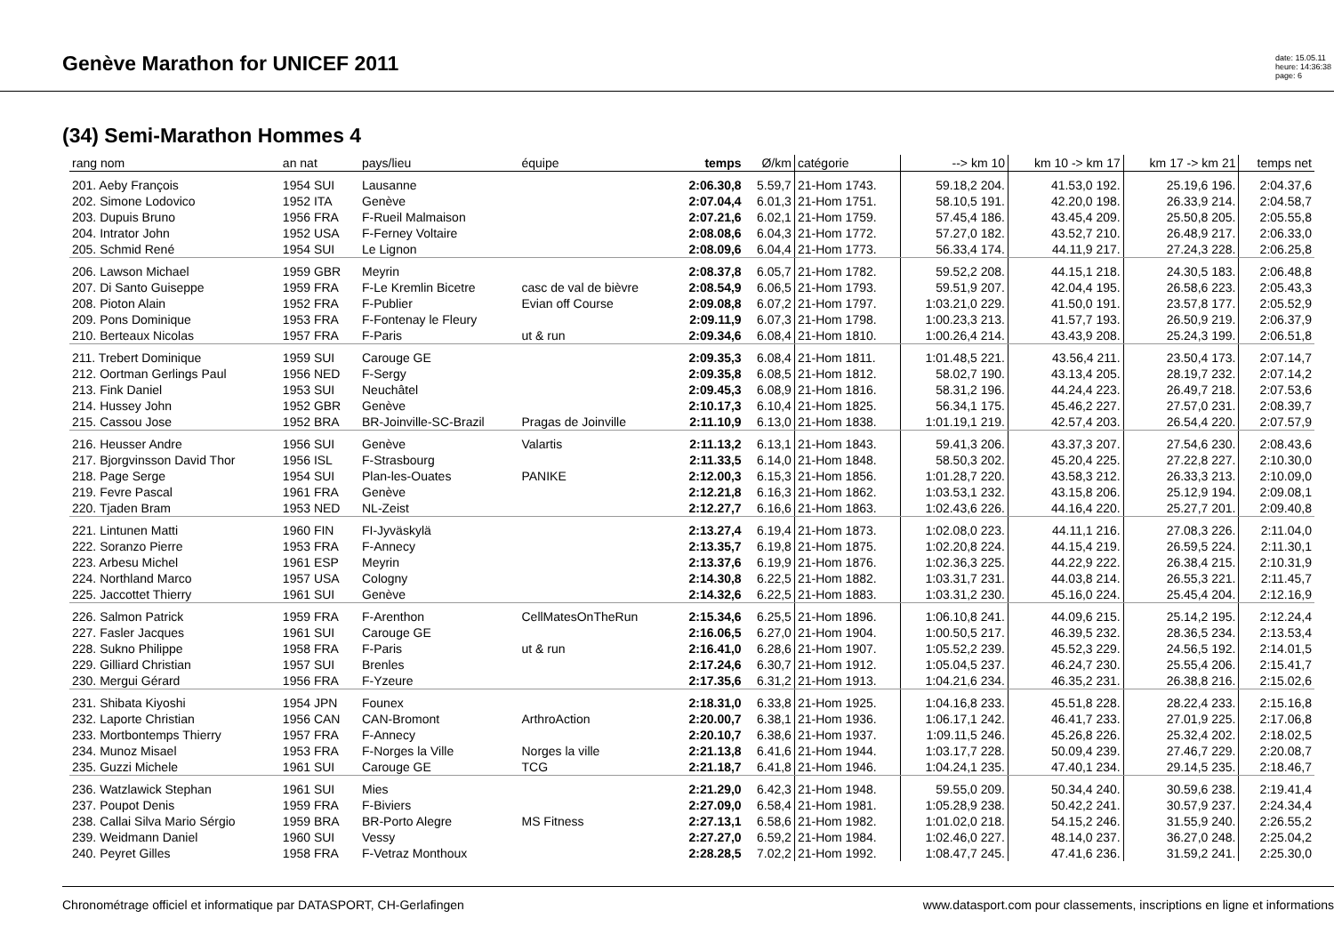Genève Marathon for UNICEF 2011
date: 15.05.11
heure: 14:36:38
page: 6
(34) Semi-Marathon Hommes 4
| rang nom | an nat | pays/lieu | équipe | temps | Ø/km | catégorie | --> km 10 | km 10 -> km 17 | km 17 -> km 21 | temps net |
| --- | --- | --- | --- | --- | --- | --- | --- | --- | --- | --- |
| 201. Aeby François | 1954 SUI | Lausanne | | 2:06.30,8 | 5.59,7 | 21-Hom 1743. | 59.18,2 204. | 41.53,0 192. | 25.19,6 196. | 2:04.37,6 |
| 202. Simone Lodovico | 1952 ITA | Genève | | 2:07.04,4 | 6.01,3 | 21-Hom 1751. | 58.10,5 191. | 42.20,0 198. | 26.33,9 214. | 2:04.58,7 |
| 203. Dupuis Bruno | 1956 FRA | F-Rueil Malmaison | | 2:07.21,6 | 6.02,1 | 21-Hom 1759. | 57.45,4 186. | 43.45,4 209. | 25.50,8 205. | 2:05.55,8 |
| 204. Intrator John | 1952 USA | F-Ferney Voltaire | | 2:08.08,6 | 6.04,3 | 21-Hom 1772. | 57.27,0 182. | 43.52,7 210. | 26.48,9 217. | 2:06.33,0 |
| 205. Schmid René | 1954 SUI | Le Lignon | | 2:08.09,6 | 6.04,4 | 21-Hom 1773. | 56.33,4 174. | 44.11,9 217. | 27.24,3 228. | 2:06.25,8 |
| 206. Lawson Michael | 1959 GBR | Meyrin | | 2:08.37,8 | 6.05,7 | 21-Hom 1782. | 59.52,2 208. | 44.15,1 218. | 24.30,5 183. | 2:06.48,8 |
| 207. Di Santo Guiseppe | 1959 FRA | F-Le Kremlin Bicetre | casc de val de bièvre | 2:08.54,9 | 6.06,5 | 21-Hom 1793. | 59.51,9 207. | 42.04,4 195. | 26.58,6 223. | 2:05.43,3 |
| 208. Pioton Alain | 1952 FRA | F-Publier | Evian off Course | 2:09.08,8 | 6.07,2 | 21-Hom 1797. | 1:03.21,0 229. | 41.50,0 191. | 23.57,8 177. | 2:05.52,9 |
| 209. Pons Dominique | 1953 FRA | F-Fontenay le Fleury | | 2:09.11,9 | 6.07,3 | 21-Hom 1798. | 1:00.23,3 213. | 41.57,7 193. | 26.50,9 219. | 2:06.37,9 |
| 210. Berteaux Nicolas | 1957 FRA | F-Paris | ut & run | 2:09.34,6 | 6.08,4 | 21-Hom 1810. | 1:00.26,4 214. | 43.43,9 208. | 25.24,3 199. | 2:06.51,8 |
| 211. Trebert Dominique | 1959 SUI | Carouge GE | | 2:09.35,3 | 6.08,4 | 21-Hom 1811. | 1:01.48,5 221. | 43.56,4 211. | 23.50,4 173. | 2:07.14,7 |
| 212. Oortman Gerlings Paul | 1956 NED | F-Sergy | | 2:09.35,8 | 6.08,5 | 21-Hom 1812. | 58.02,7 190. | 43.13,4 205. | 28.19,7 232. | 2:07.14,2 |
| 213. Fink Daniel | 1953 SUI | Neuchâtel | | 2:09.45,3 | 6.08,9 | 21-Hom 1816. | 58.31,2 196. | 44.24,4 223. | 26.49,7 218. | 2:07.53,6 |
| 214. Hussey John | 1952 GBR | Genève | | 2:10.17,3 | 6.10,4 | 21-Hom 1825. | 56.34,1 175. | 45.46,2 227. | 27.57,0 231. | 2:08.39,7 |
| 215. Cassou Jose | 1952 BRA | BR-Joinville-SC-Brazil | Pragas de Joinville | 2:11.10,9 | 6.13,0 | 21-Hom 1838. | 1:01.19,1 219. | 42.57,4 203. | 26.54,4 220. | 2:07.57,9 |
| 216. Heusser Andre | 1956 SUI | Genève | Valartis | 2:11.13,2 | 6.13,1 | 21-Hom 1843. | 59.41,3 206. | 43.37,3 207. | 27.54,6 230. | 2:08.43,6 |
| 217. Bjorgvinsson David Thor | 1956 ISL | F-Strasbourg | | 2:11.33,5 | 6.14,0 | 21-Hom 1848. | 58.50,3 202. | 45.20,4 225. | 27.22,8 227. | 2:10.30,0 |
| 218. Page Serge | 1954 SUI | Plan-les-Ouates | PANIKE | 2:12.00,3 | 6.15,3 | 21-Hom 1856. | 1:01.28,7 220. | 43.58,3 212. | 26.33,3 213. | 2:10.09,0 |
| 219. Fevre Pascal | 1961 FRA | Genève | | 2:12.21,8 | 6.16,3 | 21-Hom 1862. | 1:03.53,1 232. | 43.15,8 206. | 25.12,9 194. | 2:09.08,1 |
| 220. Tjaden Bram | 1953 NED | NL-Zeist | | 2:12.27,7 | 6.16,6 | 21-Hom 1863. | 1:02.43,6 226. | 44.16,4 220. | 25.27,7 201. | 2:09.40,8 |
| 221. Lintunen Matti | 1960 FIN | FI-Jyväskylä | | 2:13.27,4 | 6.19,4 | 21-Hom 1873. | 1:02.08,0 223. | 44.11,1 216. | 27.08,3 226. | 2:11.04,0 |
| 222. Soranzo Pierre | 1953 FRA | F-Annecy | | 2:13.35,7 | 6.19,8 | 21-Hom 1875. | 1:02.20,8 224. | 44.15,4 219. | 26.59,5 224. | 2:11.30,1 |
| 223. Arbesu Michel | 1961 ESP | Meyrin | | 2:13.37,6 | 6.19,9 | 21-Hom 1876. | 1:02.36,3 225. | 44.22,9 222. | 26.38,4 215. | 2:10.31,9 |
| 224. Northland Marco | 1957 USA | Cologny | | 2:14.30,8 | 6.22,5 | 21-Hom 1882. | 1:03.31,7 231. | 44.03,8 214. | 26.55,3 221. | 2:11.45,7 |
| 225. Jaccottet Thierry | 1961 SUI | Genève | | 2:14.32,6 | 6.22,5 | 21-Hom 1883. | 1:03.31,2 230. | 45.16,0 224. | 25.45,4 204. | 2:12.16,9 |
| 226. Salmon Patrick | 1959 FRA | F-Arenthon | CellMatesOnTheRun | 2:15.34,6 | 6.25,5 | 21-Hom 1896. | 1:06.10,8 241. | 44.09,6 215. | 25.14,2 195. | 2:12.24,4 |
| 227. Fasler Jacques | 1961 SUI | Carouge GE | | 2:16.06,5 | 6.27,0 | 21-Hom 1904. | 1:00.50,5 217. | 46.39,5 232. | 28.36,5 234. | 2:13.53,4 |
| 228. Sukno Philippe | 1958 FRA | F-Paris | ut & run | 2:16.41,0 | 6.28,6 | 21-Hom 1907. | 1:05.52,2 239. | 45.52,3 229. | 24.56,5 192. | 2:14.01,5 |
| 229. Gilliard Christian | 1957 SUI | Brenles | | 2:17.24,6 | 6.30,7 | 21-Hom 1912. | 1:05.04,5 237. | 46.24,7 230. | 25.55,4 206. | 2:15.41,7 |
| 230. Mergui Gérard | 1956 FRA | F-Yzeure | | 2:17.35,6 | 6.31,2 | 21-Hom 1913. | 1:04.21,6 234. | 46.35,2 231. | 26.38,8 216. | 2:15.02,6 |
| 231. Shibata Kiyoshi | 1954 JPN | Founex | | 2:18.31,0 | 6.33,8 | 21-Hom 1925. | 1:04.16,8 233. | 45.51,8 228. | 28.22,4 233. | 2:15.16,8 |
| 232. Laporte Christian | 1956 CAN | CAN-Bromont | ArthroAction | 2:20.00,7 | 6.38,1 | 21-Hom 1936. | 1:06.17,1 242. | 46.41,7 233. | 27.01,9 225. | 2:17.06,8 |
| 233. Mortbontemps Thierry | 1957 FRA | F-Annecy | | 2:20.10,7 | 6.38,6 | 21-Hom 1937. | 1:09.11,5 246. | 45.26,8 226. | 25.32,4 202. | 2:18.02,5 |
| 234. Munoz Misael | 1953 FRA | F-Norges la Ville | Norges la ville | 2:21.13,8 | 6.41,6 | 21-Hom 1944. | 1:03.17,7 228. | 50.09,4 239. | 27.46,7 229. | 2:20.08,7 |
| 235. Guzzi Michele | 1961 SUI | Carouge GE | TCG | 2:21.18,7 | 6.41,8 | 21-Hom 1946. | 1:04.24,1 235. | 47.40,1 234. | 29.14,5 235. | 2:18.46,7 |
| 236. Watzlawick Stephan | 1961 SUI | Mies | | 2:21.29,0 | 6.42,3 | 21-Hom 1948. | 59.55,0 209. | 50.34,4 240. | 30.59,6 238. | 2:19.41,4 |
| 237. Poupot Denis | 1959 FRA | F-Biviers | | 2:27.09,0 | 6.58,4 | 21-Hom 1981. | 1:05.28,9 238. | 50.42,2 241. | 30.57,9 237. | 2:24.34,4 |
| 238. Callai Silva Mario Sérgio | 1959 BRA | BR-Porto Alegre | MS Fitness | 2:27.13,1 | 6.58,6 | 21-Hom 1982. | 1:01.02,0 218. | 54.15,2 246. | 31.55,9 240. | 2:26.55,2 |
| 239. Weidmann Daniel | 1960 SUI | Vessy | | 2:27.27,0 | 6.59,2 | 21-Hom 1984. | 1:02.46,0 227. | 48.14,0 237. | 36.27,0 248. | 2:25.04,2 |
| 240. Peyret Gilles | 1958 FRA | F-Vetraz Monthoux | | 2:28.28,5 | 7.02,2 | 21-Hom 1992. | 1:08.47,7 245. | 47.41,6 236. | 31.59,2 241. | 2:25.30,0 |
Chronométrage officiel et informatique par DATASPORT, CH-Gerlafingen www.datasport.com pour classements, inscriptions en ligne et informations